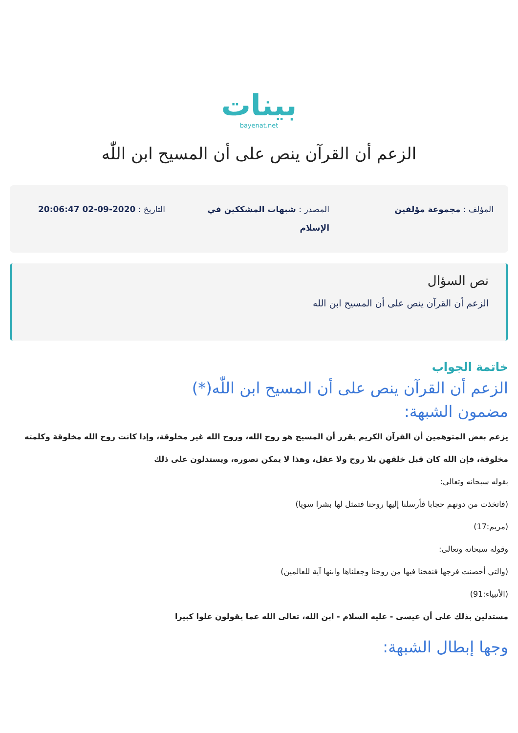بينات
bayenat.net
الزعم أن القرآن ينص على أن المسيح ابن اللّٰه
المؤلف : مجموعة مؤلفين المصدر : شبهات المشككين في الإسلام
التاريخ : 2020-09-02 20:06:47
نص السؤال
الزعم أن القرآن ينص على أن المسيح ابن الله
خاتمة الجواب
الزعم أن القرآن ينص على أن المسيح ابن اللّٰه(*)
مضمون الشبهة:
يزعم بعض المتوهمين أن القرآن الكريم يقرر أن المسيح هو روح الله، وروح الله غير مخلوقة، وإذا كانت روح الله مخلوقة وكلمته مخلوقة، فإن الله كان قبل خلقهن بلا روح ولا عقل، وهذا لا يمكن تصوره، ويستدلون على ذلك
بقوله سبحانه وتعالى:
(فاتخذت من دونهم حجابا فأرسلنا إليها روحنا فتمثل لها بشرا سويا)
(مريم:17)
وقوله سبحانه وتعالى:
(والتي أحصنت فرجها فنفخنا فيها من روحنا وجعلناها وابنها آية للعالمين)
(الأنبياء:91)
مستدلين بذلك على أن عيسى - عليه السلام - ابن الله، تعالى الله عما يقولون علوا كبيرا
وجها إبطال الشبهة: